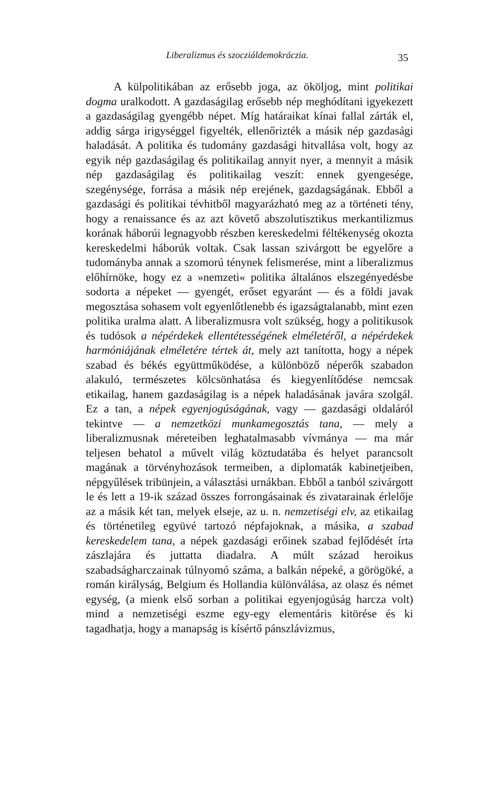Liberalizmus és szocziáldemokráczia. 35
A külpolitikában az erősebb joga, az ököljog, mint politikai dogma uralkodott. A gazdaságilag erősebb nép meghódítani igyekezett a gazdaságilag gyengébb népet. Míg határaikat kínai fallal zárták el, addig sárga irigységgel figyelték, ellenőrizték a másik nép gazdasági haladását. A politika és tudomány gazdasági hitvallása volt, hogy az egyik nép gazdaságilag és politikailag annyit nyer, a mennyit a másik nép gazdaságilag és politikailag veszít: ennek gyengesége, szegénysége, forrása a másik nép erejének, gazdagságának. Ebből a gazdasági és politikai tévhitből magyarázható meg az a történeti tény, hogy a renaissance és az azt követő abszolutisztikus merkantilizmus korának háborúi legnagyobb részben kereskedelmi féltékenység okozta kereskedelmi háborúk voltak. Csak lassan szivárgott be egyelőre a tudományba annak a szomorú ténynek felismerése, mint a liberalizmus előhírnöke, hogy ez a »nemzeti« politika általános elszegényedésbe sodorta a népeket — gyengét, erőset egyaránt — és a földi javak megosztása sohasem volt egyenlőtlenebb és igazságtalanabb, mint ezen politika uralma alatt. A liberalizmusra volt szükség, hogy a politikusok és tudósok a népérdekek ellentétességének elméletéről, a népérdekek harmóniájának elméletére tértek át, mely azt tanította, hogy a népek szabad és békés együttműködése, a különböző néperők szabadon alakuló, természetes kölcsönhatása és kiegyenlítődése nemcsak etikailag, hanem gazdaságilag is a népek haladásának javára szolgál. Ez a tan, a népek egyenjogúságának, vagy — gazdasági oldaláról tekintve — a nemzetközi munkamegosztás tana, — mely a liberalizmusnak méreteiben leghatalmasabb vívmánya — ma már teljesen behatol a művelt világ köztudatába és helyet parancsolt magának a törvényhozások termeiben, a diplomaták kabinetjeiben, népgyűlések tribünjein, a választási urnákban. Ebből a tanból szivárgott le és lett a 19-ik század összes forrongásainak és zivatarainak érlelője az a másik két tan, melyek elseje, az u. n. nemzetiségi elv, az etikailag és történetileg együvé tartozó népfajoknak, a másika, a szabad kereskedelem tana, a népek gazdasági erőinek szabad fejlődését írta zászlajára és juttatta diadalra. A múlt század heroikus szabadságharczainak túlnyomó száma, a balkán népeké, a görögöké, a román királyság, Belgium és Hollandia különválása, az olasz és német egység, (a mienk első sorban a politikai egyenjogúság harcza volt) mind a nemzetiségi eszme egy-egy elementáris kitörése és ki tagadhatja, hogy a manapság is kísértő pánszlávizmus,